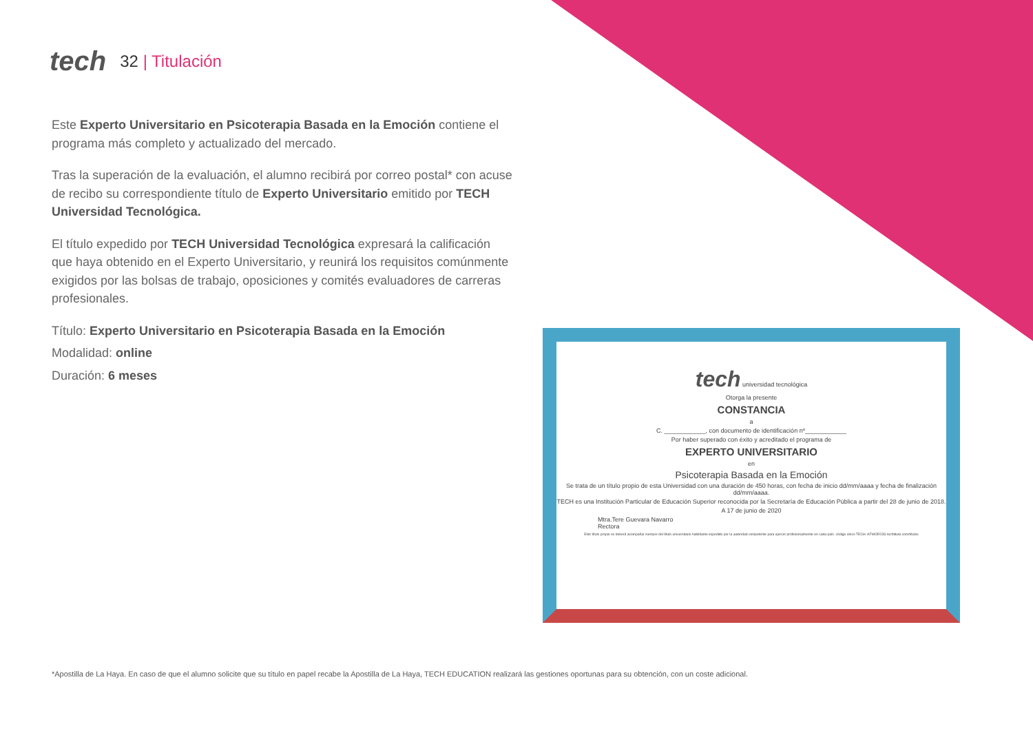tech
32 | Titulación
Este Experto Universitario en Psicoterapia Basada en la Emoción contiene el programa más completo y actualizado del mercado.
Tras la superación de la evaluación, el alumno recibirá por correo postal* con acuse de recibo su correspondiente título de Experto Universitario emitido por TECH Universidad Tecnológica.
El título expedido por TECH Universidad Tecnológica expresará la calificación que haya obtenido en el Experto Universitario, y reunirá los requisitos comúnmente exigidos por las bolsas de trabajo, oposiciones y comités evaluadores de carreras profesionales.
Título: Experto Universitario en Psicoterapia Basada en la Emoción
Modalidad: online
Duración: 6 meses
tech universidad tecnológica
Otorga la presente
CONSTANCIA
a
C. ____________, con documento de identificación nº____________
Por haber superado con éxito y acreditado el programa de
EXPERTO UNIVERSITARIO
en
Psicoterapia Basada en la Emoción
Se trata de un título propio de esta Universidad con una duración de 450 horas, con fecha de inicio dd/mm/aaaa y fecha de finalización dd/mm/aaaa.
TECH es una Institución Particular de Educación Superior reconocida por la Secretaría de Educación Pública a partir del 28 de junio de 2018.
A 17 de junio de 2020
Mtra.Tere Guevara Navarro
Rectora
Este título propio se deberá acompañar siempre del título universitario habilitante expedido por la autoridad competente para ejercer profesionalmente en cada país. código único TECH: AFWOR23S techtitute.com/títulos
*Apostilla de La Haya. En caso de que el alumno solicite que su título en papel recabe la Apostilla de La Haya, TECH EDUCATION realizará las gestiones oportunas para su obtención, con un coste adicional.